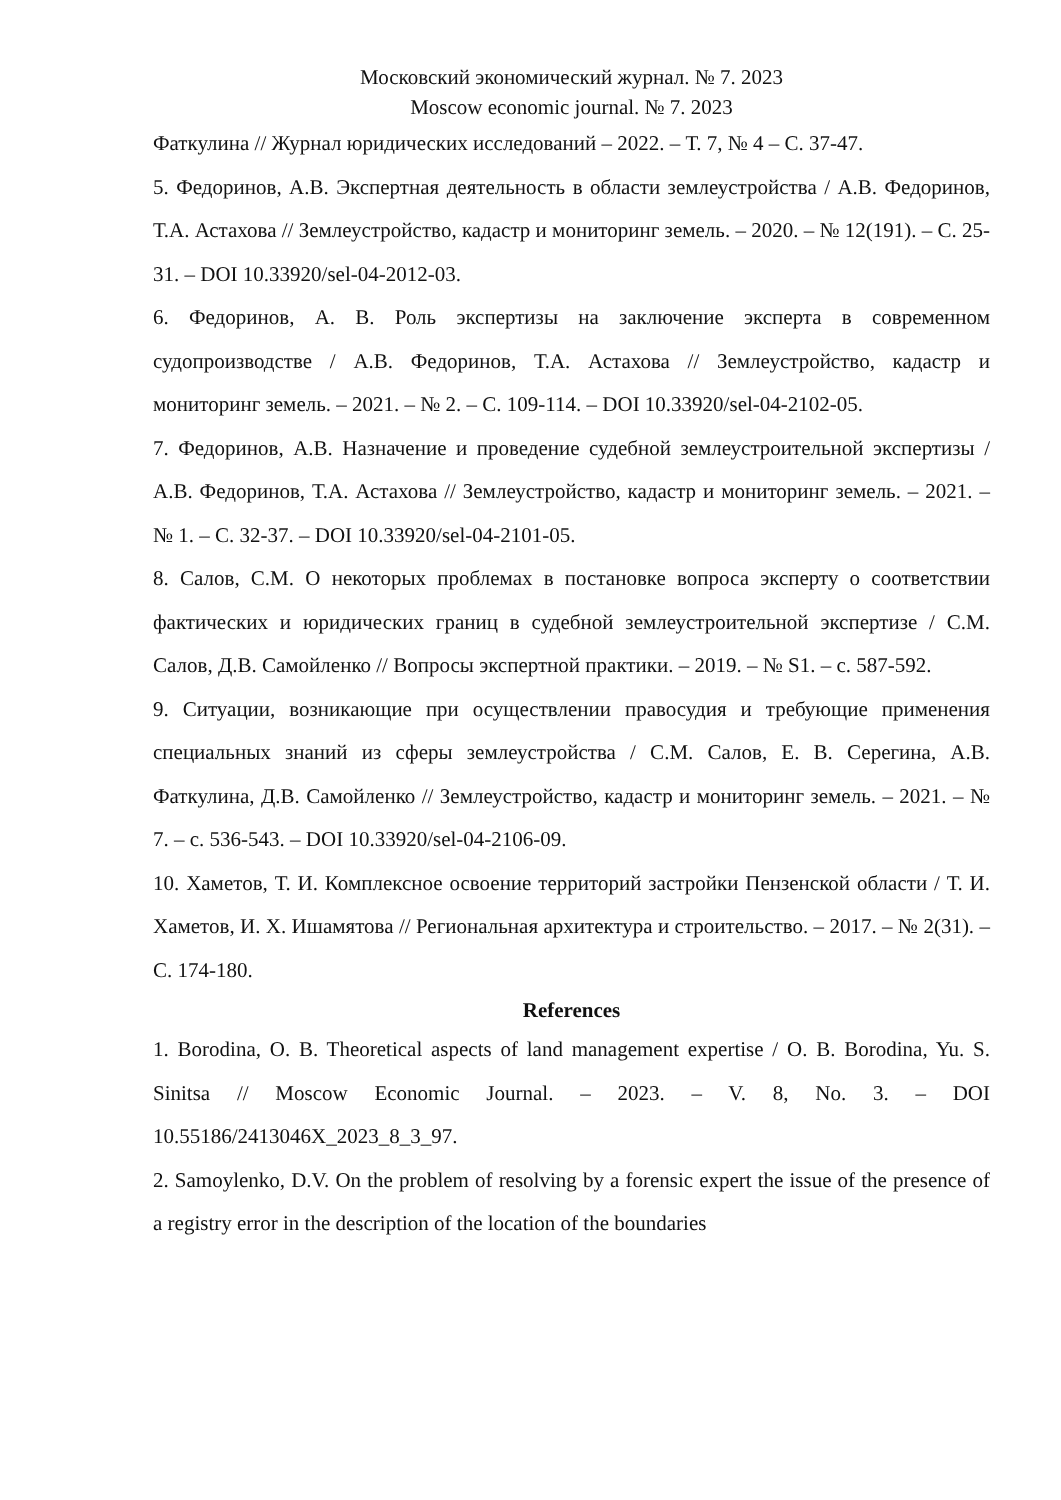Московский экономический журнал. № 7. 2023
Moscow economic journal. № 7. 2023
Фаткулина // Журнал юридических исследований – 2022. – Т. 7, № 4 – С. 37-47.
5. Федоринов, А.В. Экспертная деятельность в области землеустройства / А.В. Федоринов, Т.А. Астахова // Землеустройство, кадастр и мониторинг земель. – 2020. – № 12(191). – С. 25-31. – DOI 10.33920/sel-04-2012-03.
6. Федоринов, А. В. Роль экспертизы на заключение эксперта в современном судопроизводстве / А.В. Федоринов, Т.А. Астахова // Землеустройство, кадастр и мониторинг земель. – 2021. – № 2. – С. 109-114. – DOI 10.33920/sel-04-2102-05.
7. Федоринов, А.В. Назначение и проведение судебной землеустроительной экспертизы / А.В. Федоринов, Т.А. Астахова // Землеустройство, кадастр и мониторинг земель. – 2021. – № 1. – С. 32-37. – DOI 10.33920/sel-04-2101-05.
8. Салов, С.М. О некоторых проблемах в постановке вопроса эксперту о соответствии фактических и юридических границ в судебной землеустроительной экспертизе / С.М. Салов, Д.В. Самойленко // Вопросы экспертной практики. – 2019. – № S1. – с. 587-592.
9. Ситуации, возникающие при осуществлении правосудия и требующие применения специальных знаний из сферы землеустройства / С.М. Салов, Е. В. Серегина, А.В. Фаткулина, Д.В. Самойленко // Землеустройство, кадастр и мониторинг земель. – 2021. – № 7. – с. 536-543. – DOI 10.33920/sel-04-2106-09.
10. Хаметов, Т. И. Комплексное освоение территорий застройки Пензенской области / Т. И. Хаметов, И. Х. Ишамятова // Региональная архитектура и строительство. – 2017. – № 2(31). – С. 174-180.
References
1. Borodina, O. B. Theoretical aspects of land management expertise / O. B. Borodina, Yu. S. Sinitsa // Moscow Economic Journal. – 2023. – V. 8, No. 3. – DOI 10.55186/2413046X_2023_8_3_97.
2. Samoylenko, D.V. On the problem of resolving by a forensic expert the issue of the presence of a registry error in the description of the location of the boundaries